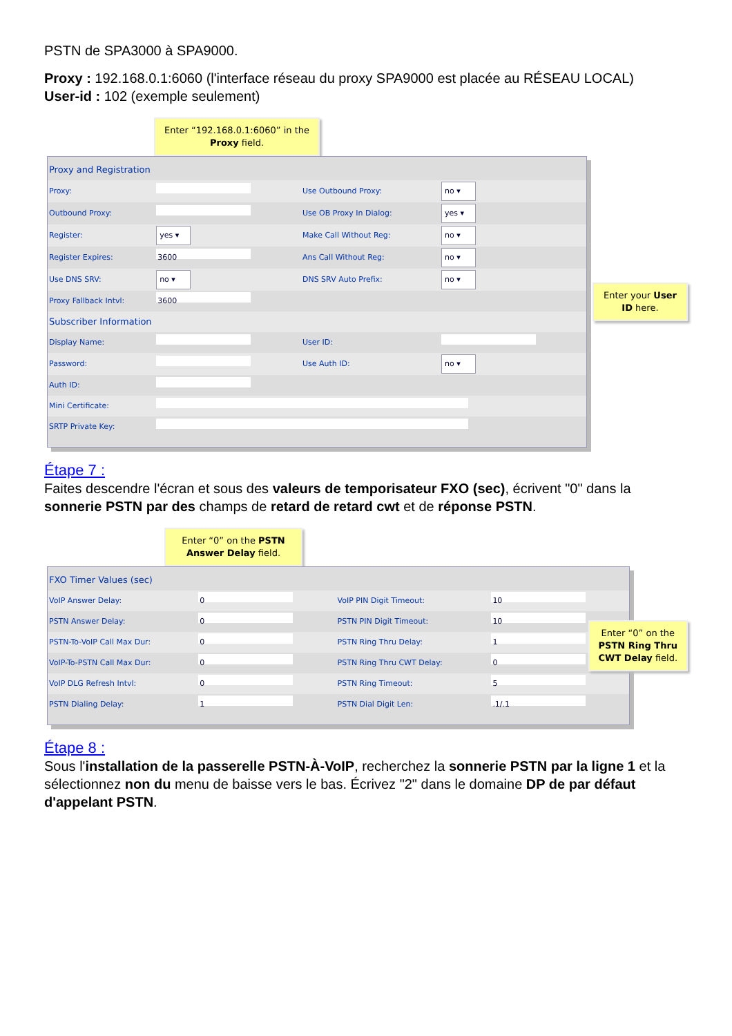PSTN de SPA3000 à SPA9000.
Proxy : 192.168.0.1:6060 (l'interface réseau du proxy SPA9000 est placée au RÉSEAU LOCAL)
User-id : 102 (exemple seulement)
Enter “192.168.0.1:6060” in the Proxy field.
| Proxy and Registration | | | |
| Proxy: | | Use Outbound Proxy: | no ▾ |
| Outbound Proxy: | | Use OB Proxy In Dialog: | yes ▾ |
| Register: | yes ▾ | Make Call Without Reg: | no ▾ |
| Register Expires: | 3600 | Ans Call Without Reg: | no ▾ |
| Use DNS SRV: | no ▾ | DNS SRV Auto Prefix: | no ▾ |
| Proxy Fallback Intvl: | 3600 | | |
| Subscriber Information | | | |
| Display Name: | | User ID: | |
| Password: | | Use Auth ID: | no ▾ |
| Auth ID: | | | |
| Mini Certificate: | | | |
| SRTP Private Key: | | | |
Enter your User ID here.
Étape 7 :
Faites descendre l'écran et sous des valeurs de temporisateur FXO (sec), écrivent "0" dans la sonnerie PSTN par des champs de retard de retard cwt et de réponse PSTN.
Enter “0” on the PSTN Answer Delay field.
| FXO Timer Values (sec) | | | |
| VoIP Answer Delay: | 0 | VoIP PIN Digit Timeout: | 10 |
| PSTN Answer Delay: | 0 | PSTN PIN Digit Timeout: | 10 |
| PSTN-To-VoIP Call Max Dur: | 0 | PSTN Ring Thru Delay: | 1 |
| VoIP-To-PSTN Call Max Dur: | 0 | PSTN Ring Thru CWT Delay: | 0 |
| VoIP DLG Refresh Intvl: | 0 | PSTN Ring Timeout: | 5 |
| PSTN Dialing Delay: | 1 | PSTN Dial Digit Len: | .1/.1 |
Enter “0” on the PSTN Ring Thru CWT Delay field.
Étape 8 :
Sous l'installation de la passerelle PSTN-À-VoIP, recherchez la sonnerie PSTN par la ligne 1 et la sélectionnez non du menu de baisse vers le bas. Écrivez "2" dans le domaine DP de par défaut d'appelant PSTN.